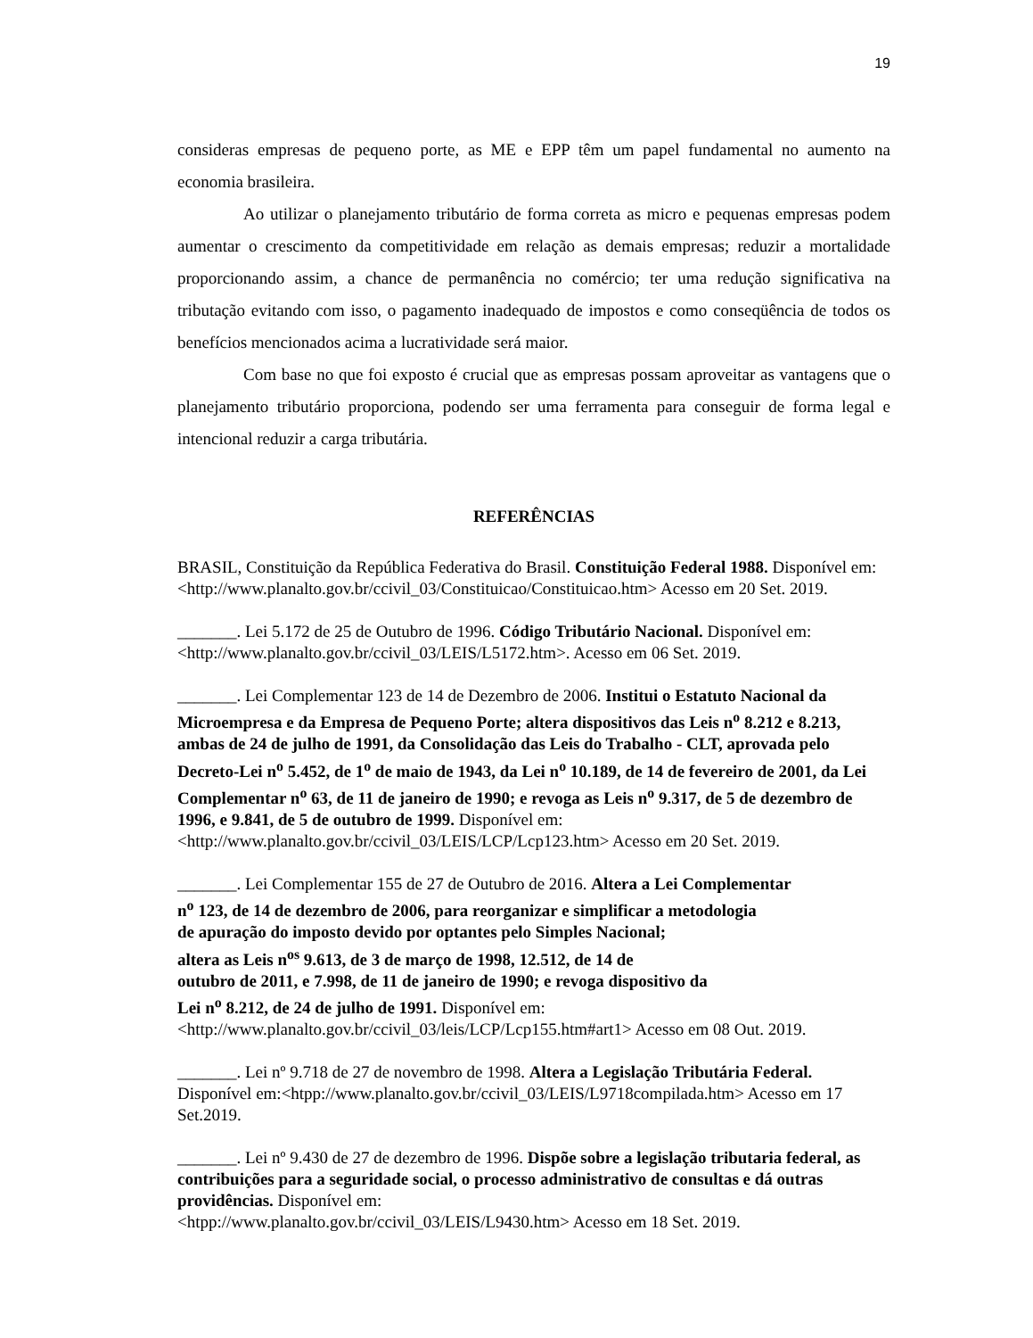19
consideras empresas de pequeno porte, as ME e EPP têm um papel fundamental no aumento na economia brasileira.
Ao utilizar o planejamento tributário de forma correta as micro e pequenas empresas podem aumentar o crescimento da competitividade em relação as demais empresas; reduzir a mortalidade proporcionando assim, a chance de permanência no comércio; ter uma redução significativa na tributação evitando com isso, o pagamento inadequado de impostos e como conseqüência de todos os benefícios mencionados acima a lucratividade será maior.
Com base no que foi exposto é crucial que as empresas possam aproveitar as vantagens que o planejamento tributário proporciona, podendo ser uma ferramenta para conseguir de forma legal e intencional reduzir a carga tributária.
REFERÊNCIAS
BRASIL, Constituição da República Federativa do Brasil. Constituição Federal 1988. Disponível em:<http://www.planalto.gov.br/ccivil_03/Constituicao/Constituicao.htm> Acesso em 20 Set. 2019.
_______. Lei 5.172 de 25 de Outubro de 1996. Código Tributário Nacional. Disponível em: <http://www.planalto.gov.br/ccivil_03/LEIS/L5172.htm>. Acesso em 06 Set. 2019.
_______. Lei Complementar 123 de 14 de Dezembro de 2006. Institui o Estatuto Nacional da Microempresa e da Empresa de Pequeno Porte; altera dispositivos das Leis n<sup>o</sup> 8.212 e 8.213, ambas de 24 de julho de 1991, da Consolidação das Leis do Trabalho - CLT, aprovada pelo Decreto-Lei n<sup>o</sup> 5.452, de 1<sup>o</sup> de maio de 1943, da Lei n<sup>o</sup> 10.189, de 14 de fevereiro de 2001, da Lei Complementar n<sup>o</sup> 63, de 11 de janeiro de 1990; e revoga as Leis n<sup>o</sup> 9.317, de 5 de dezembro de 1996, e 9.841, de 5 de outubro de 1999. Disponível em: <http://www.planalto.gov.br/ccivil_03/LEIS/LCP/Lcp123.htm> Acesso em 20 Set. 2019.
_______. Lei Complementar 155 de 27 de Outubro de 2016. Altera a Lei Complementar
n<sup>o</sup> 123, de 14 de dezembro de 2006, para reorganizar e simplificar a metodologia
de apuração do imposto devido por optantes pelo Simples Nacional;
altera as Leis n<sup>os</sup> 9.613, de 3 de março de 1998, 12.512, de 14 de
outubro de 2011, e 7.998, de 11 de janeiro de 1990; e revoga dispositivo da
Lei n<sup>o</sup> 8.212, de 24 de julho de 1991. Disponível em:
<http://www.planalto.gov.br/ccivil_03/leis/LCP/Lcp155.htm#art1> Acesso em 08 Out. 2019.
_______. Lei nº 9.718 de 27 de novembro de 1998. Altera a Legislação Tributária Federal. Disponível em:<htpp://www.planalto.gov.br/ccivil_03/LEIS/L9718compilada.htm> Acesso em 17 Set.2019.
_______. Lei nº 9.430 de 27 de dezembro de 1996. Dispõe sobre a legislação tributaria federal, as contribuições para a seguridade social, o processo administrativo de consultas e dá outras providências. Disponível em:
<htpp://www.planalto.gov.br/ccivil_03/LEIS/L9430.htm> Acesso em 18 Set. 2019.